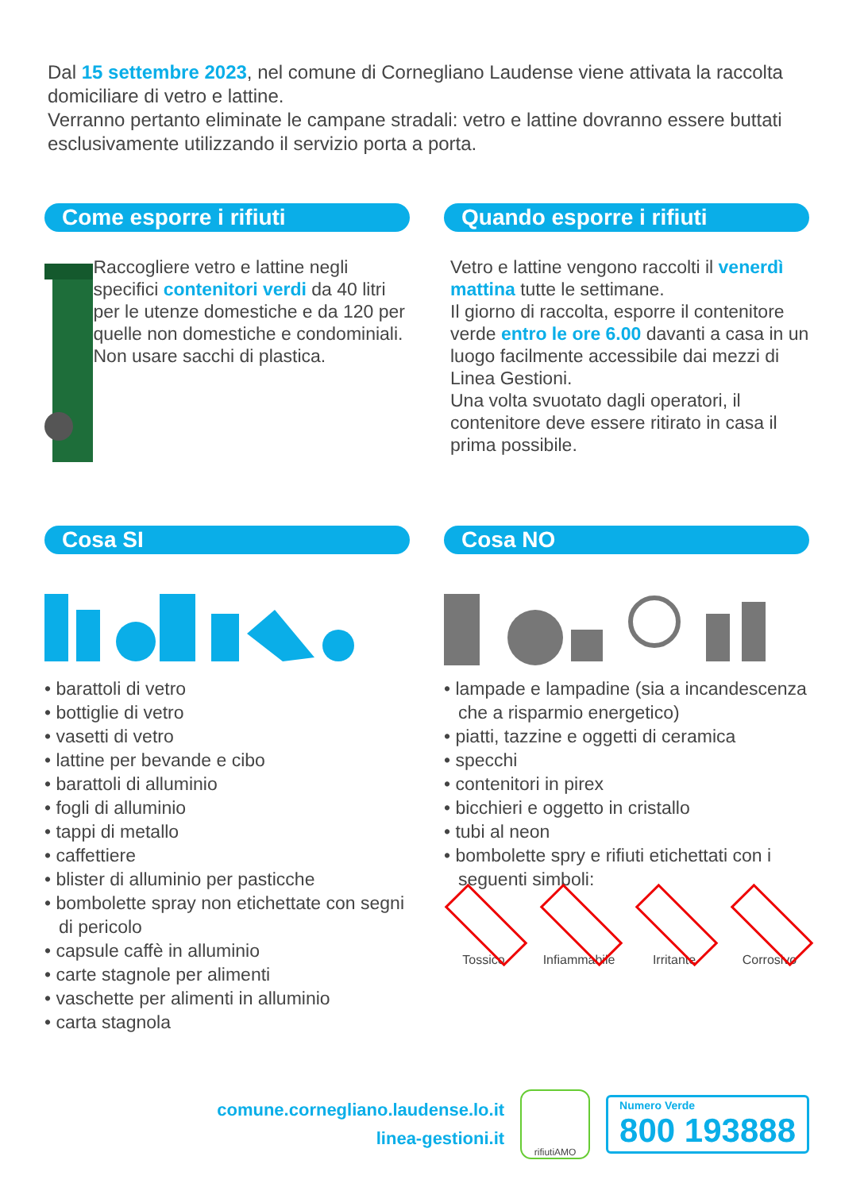Dal 15 settembre 2023, nel comune di Cornegliano Laudense viene attivata la raccolta domiciliare di vetro e lattine.
Verranno pertanto eliminate le campane stradali: vetro e lattine dovranno essere buttati esclusivamente utilizzando il servizio porta a porta.
Come esporre i rifiuti
Raccogliere vetro e lattine negli specifici contenitori verdi da 40 litri per le utenze domestiche e da 120 per quelle non domestiche e condominiali.
Non usare sacchi di plastica.
Quando esporre i rifiuti
Vetro e lattine vengono raccolti il venerdì mattina tutte le settimane.
Il giorno di raccolta, esporre il contenitore verde entro le ore 6.00 davanti a casa in un luogo facilmente accessibile dai mezzi di Linea Gestioni.
Una volta svuotato dagli operatori, il contenitore deve essere ritirato in casa il prima possibile.
Cosa SI
• barattoli di vetro
• bottiglie di vetro
• vasetti di vetro
• lattine per bevande e cibo
• barattoli di alluminio
• fogli di alluminio
• tappi di metallo
• caffettiere
• blister di alluminio per pasticche
• bombolette spray non etichettate con segni di pericolo
• capsule caffè in alluminio
• carte stagnole per alimenti
• vaschette per alimenti in alluminio
• carta stagnola
Cosa NO
• lampade e lampadine (sia a incandescenza che a risparmio energetico)
• piatti, tazzine e oggetti di ceramica
• specchi
• contenitori in pirex
• bicchieri e oggetto in cristallo
• tubi al neon
• bombolette spry e rifiuti etichettati con i seguenti simboli:
Tossico Infiammabile
Irritante Corrosivo
comune.cornegliano.laudense.lo.it
linea-gestioni.it
rifiutiAMO
Numero Verde
800 193888